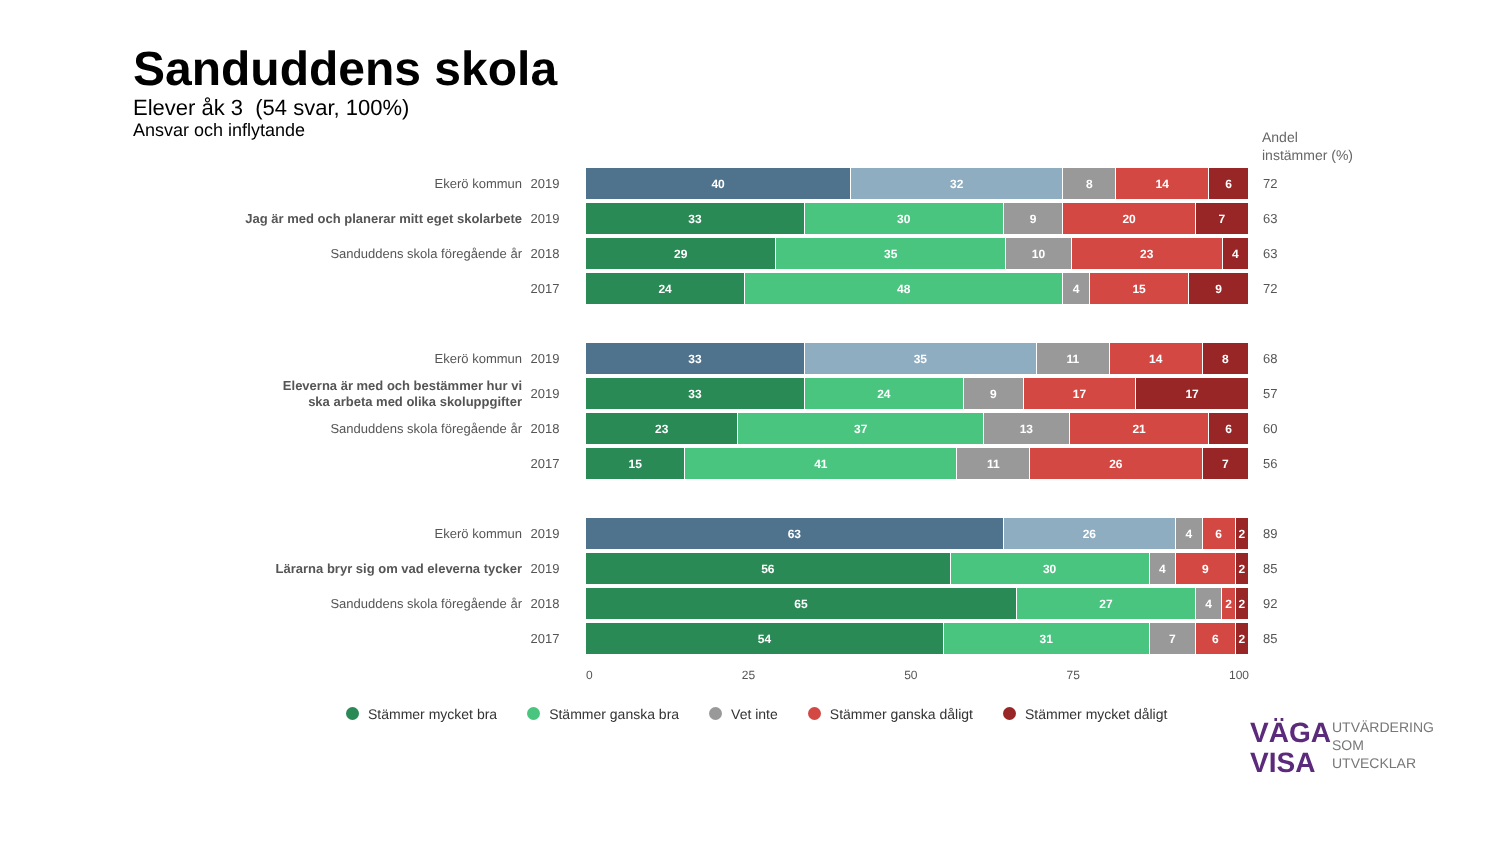Sanduddens skola
Elever åk 3 (54 svar, 100%)
Ansvar och inflytande
Andel
instämmer (%)
Ekerö kommun
2019
40 32 8 14 6
72
Jag är med och planerar mitt eget skolarbete
2019
33 30 9 20 7
63
Sanduddens skola föregående år
2018
29 35 10 23 4
63
2017
24 48 4 15 9
72
Ekerö kommun
2019
33 35 11 14 8
68
Eleverna är med och bestämmer hur vi
ska arbeta med olika skoluppgifter
2019
33 24 9 17 17
57
Sanduddens skola föregående år
2018
23 37 13 21 6
60
2017
15 41 11 26 7
56
Ekerö kommun
2019
63 26 4 6 2
89
Lärarna bryr sig om vad eleverna tycker
2019
56 30 4 9 2
85
Sanduddens skola föregående år
2018
65 27 4 2 2
92
2017
54 31 7 6 2
85
0 25 50 75 100
Stämmer mycket bra Stämmer ganska bra Vet inte Stämmer ganska dåligt Stämmer mycket dåligt
VÄGA
VISA
UTVÄRDERING
SOM UTVECKLAR